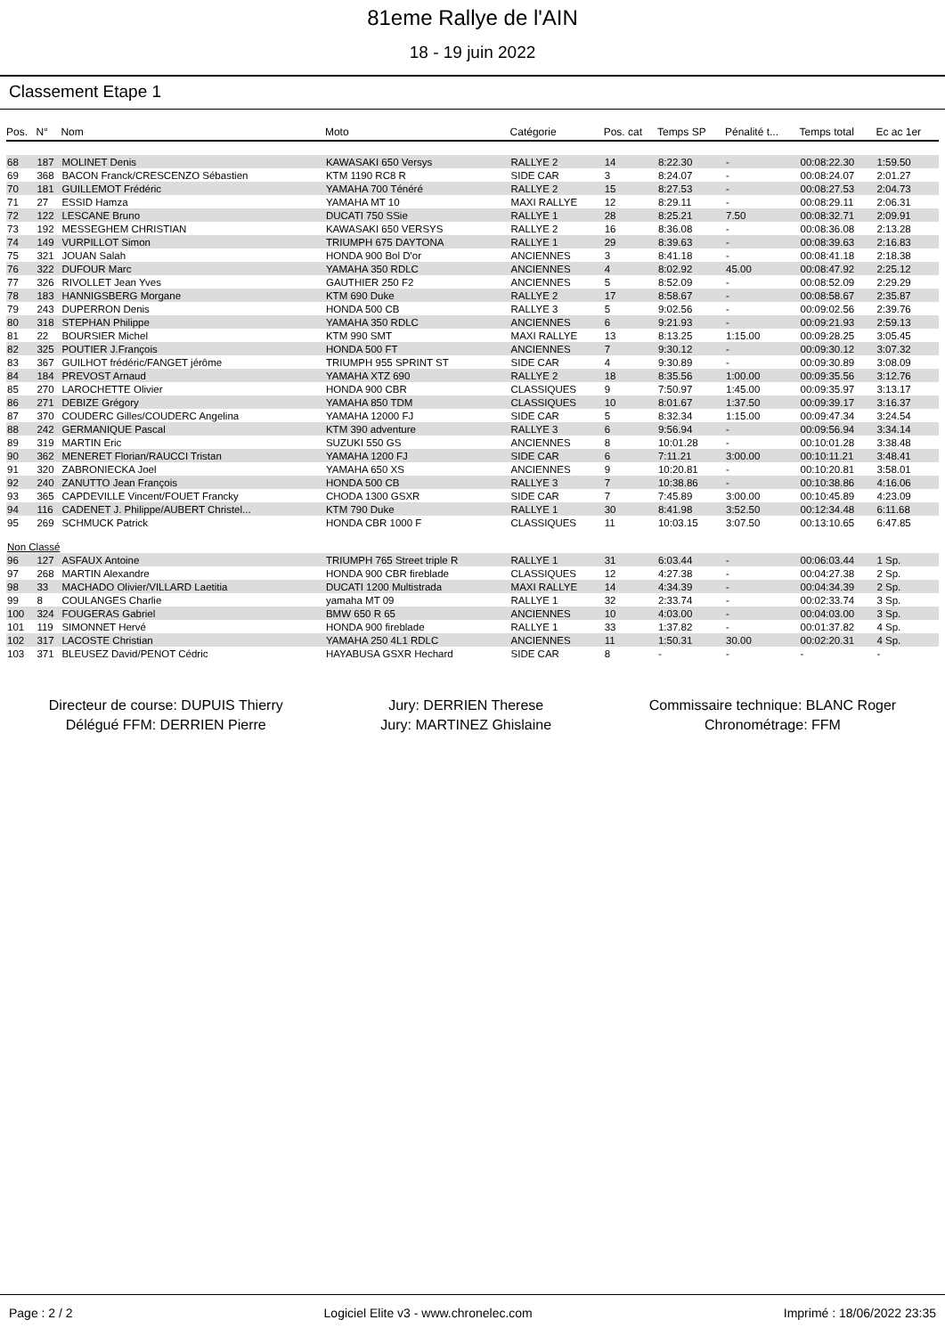81eme Rallye de l'AIN
18 - 19 juin 2022
Classement Etape 1
| Pos. | N° | Nom | Moto | Catégorie | Pos. cat | Temps SP | Pénalité t... | Temps total | Ec ac 1er |
| --- | --- | --- | --- | --- | --- | --- | --- | --- | --- |
| 68 | 187 | MOLINET Denis | KAWASAKI 650 Versys | RALLYE 2 | 14 | 8:22.30 | - | 00:08:22.30 | 1:59.50 |
| 69 | 368 | BACON Franck/CRESCENZO Sébastien | KTM 1190 RC8 R | SIDE CAR | 3 | 8:24.07 | - | 00:08:24.07 | 2:01.27 |
| 70 | 181 | GUILLEMOT Frédéric | YAMAHA 700 Ténéré | RALLYE 2 | 15 | 8:27.53 | - | 00:08:27.53 | 2:04.73 |
| 71 | 27 | ESSID Hamza | YAMAHA MT 10 | MAXI RALLYE | 12 | 8:29.11 | - | 00:08:29.11 | 2:06.31 |
| 72 | 122 | LESCANE Bruno | DUCATI 750 SSie | RALLYE 1 | 28 | 8:25.21 | 7.50 | 00:08:32.71 | 2:09.91 |
| 73 | 192 | MESSEGHEM CHRISTIAN | KAWASAKI 650 VERSYS | RALLYE 2 | 16 | 8:36.08 | - | 00:08:36.08 | 2:13.28 |
| 74 | 149 | VURPILLOT Simon | TRIUMPH 675 DAYTONA | RALLYE 1 | 29 | 8:39.63 | - | 00:08:39.63 | 2:16.83 |
| 75 | 321 | JOUAN Salah | HONDA 900 Bol D'or | ANCIENNES | 3 | 8:41.18 | - | 00:08:41.18 | 2:18.38 |
| 76 | 322 | DUFOUR Marc | YAMAHA 350 RDLC | ANCIENNES | 4 | 8:02.92 | 45.00 | 00:08:47.92 | 2:25.12 |
| 77 | 326 | RIVOLLET Jean Yves | GAUTHIER 250 F2 | ANCIENNES | 5 | 8:52.09 | - | 00:08:52.09 | 2:29.29 |
| 78 | 183 | HANNIGSBERG Morgane | KTM 690 Duke | RALLYE 2 | 17 | 8:58.67 | - | 00:08:58.67 | 2:35.87 |
| 79 | 243 | DUPERRON Denis | HONDA 500 CB | RALLYE 3 | 5 | 9:02.56 | - | 00:09:02.56 | 2:39.76 |
| 80 | 318 | STEPHAN Philippe | YAMAHA 350 RDLC | ANCIENNES | 6 | 9:21.93 | - | 00:09:21.93 | 2:59.13 |
| 81 | 22 | BOURSIER Michel | KTM 990 SMT | MAXI RALLYE | 13 | 8:13.25 | 1:15.00 | 00:09:28.25 | 3:05.45 |
| 82 | 325 | POUTIER J.François | HONDA 500 FT | ANCIENNES | 7 | 9:30.12 | - | 00:09:30.12 | 3:07.32 |
| 83 | 367 | GUILHOT frédéric/FANGET jérôme | TRIUMPH 955 SPRINT ST | SIDE CAR | 4 | 9:30.89 | - | 00:09:30.89 | 3:08.09 |
| 84 | 184 | PREVOST Arnaud | YAMAHA XTZ 690 | RALLYE 2 | 18 | 8:35.56 | 1:00.00 | 00:09:35.56 | 3:12.76 |
| 85 | 270 | LAROCHETTE Olivier | HONDA 900 CBR | CLASSIQUES | 9 | 7:50.97 | 1:45.00 | 00:09:35.97 | 3:13.17 |
| 86 | 271 | DEBIZE Grégory | YAMAHA 850 TDM | CLASSIQUES | 10 | 8:01.67 | 1:37.50 | 00:09:39.17 | 3:16.37 |
| 87 | 370 | COUDERC Gilles/COUDERC Angelina | YAMAHA 12000 FJ | SIDE CAR | 5 | 8:32.34 | 1:15.00 | 00:09:47.34 | 3:24.54 |
| 88 | 242 | GERMANIQUE Pascal | KTM 390 adventure | RALLYE 3 | 6 | 9:56.94 | - | 00:09:56.94 | 3:34.14 |
| 89 | 319 | MARTIN Eric | SUZUKI 550 GS | ANCIENNES | 8 | 10:01.28 | - | 00:10:01.28 | 3:38.48 |
| 90 | 362 | MENERET Florian/RAUCCI Tristan | YAMAHA 1200 FJ | SIDE CAR | 6 | 7:11.21 | 3:00.00 | 00:10:11.21 | 3:48.41 |
| 91 | 320 | ZABRONIECKA Joel | YAMAHA 650 XS | ANCIENNES | 9 | 10:20.81 | - | 00:10:20.81 | 3:58.01 |
| 92 | 240 | ZANUTTO Jean François | HONDA 500 CB | RALLYE 3 | 7 | 10:38.86 | - | 00:10:38.86 | 4:16.06 |
| 93 | 365 | CAPDEVILLE Vincent/FOUET Francky | CHODA 1300 GSXR | SIDE CAR | 7 | 7:45.89 | 3:00.00 | 00:10:45.89 | 4:23.09 |
| 94 | 116 | CADENET J. Philippe/AUBERT Christel... | KTM 790 Duke | RALLYE 1 | 30 | 8:41.98 | 3:52.50 | 00:12:34.48 | 6:11.68 |
| 95 | 269 | SCHMUCK Patrick | HONDA CBR 1000 F | CLASSIQUES | 11 | 10:03.15 | 3:07.50 | 00:13:10.65 | 6:47.85 |
| Non Classé | | | | | | | | | |
| 96 | 127 | ASFAUX Antoine | TRIUMPH 765 Street triple R | RALLYE 1 | 31 | 6:03.44 | - | 00:06:03.44 | 1 Sp. |
| 97 | 268 | MARTIN Alexandre | HONDA 900 CBR fireblade | CLASSIQUES | 12 | 4:27.38 | - | 00:04:27.38 | 2 Sp. |
| 98 | 33 | MACHADO Olivier/VILLARD Laetitia | DUCATI 1200 Multistrada | MAXI RALLYE | 14 | 4:34.39 | - | 00:04:34.39 | 2 Sp. |
| 99 | 8 | COULANGES Charlie | yamaha MT 09 | RALLYE 1 | 32 | 2:33.74 | - | 00:02:33.74 | 3 Sp. |
| 100 | 324 | FOUGERAS Gabriel | BMW 650 R 65 | ANCIENNES | 10 | 4:03.00 | - | 00:04:03.00 | 3 Sp. |
| 101 | 119 | SIMONNET Hervé | HONDA 900 fireblade | RALLYE 1 | 33 | 1:37.82 | - | 00:01:37.82 | 4 Sp. |
| 102 | 317 | LACOSTE Christian | YAMAHA 250 4L1 RDLC | ANCIENNES | 11 | 1:50.31 | 30.00 | 00:02:20.31 | 4 Sp. |
| 103 | 371 | BLEUSEZ David/PENOT Cédric | HAYABUSA GSXR Hechard | SIDE CAR | 8 | - | - | - | - |
Directeur de course: DUPUIS Thierry
Délégué FFM: DERRIEN Pierre
Jury: DERRIEN Therese
Jury: MARTINEZ Ghislaine
Commissaire technique: BLANC Roger
Chronométrage: FFM
Page : 2 / 2 Logiciel Elite v3 - www.chronelec.com Imprimé : 18/06/2022 23:35